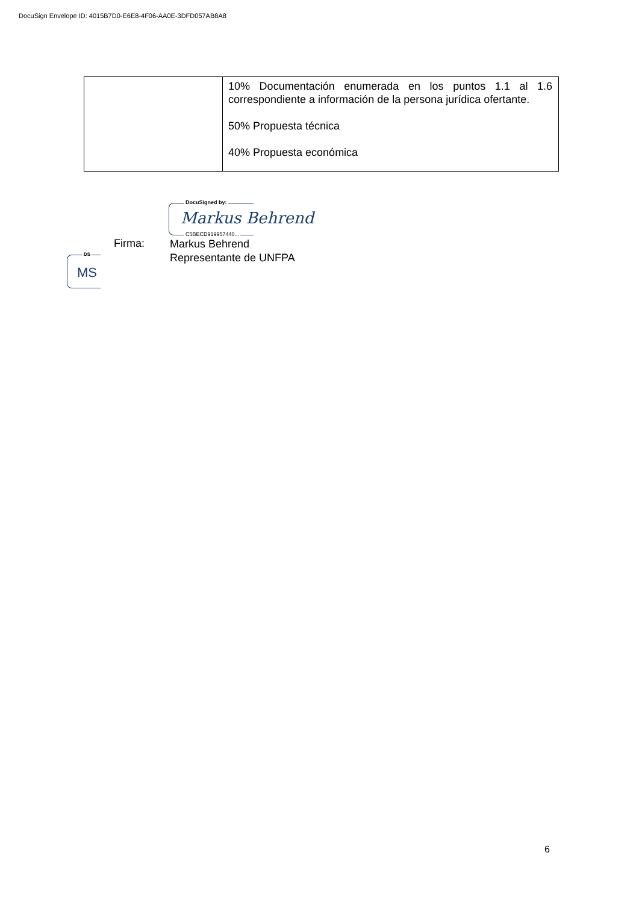DocuSign Envelope ID: 4015B7D0-E6E8-4F06-AA0E-3DFD057AB8A8
| | 10% Documentación enumerada en los puntos 1.1 al 1.6 correspondiente a información de la persona jurídica ofertante. 50% Propuesta técnica 40% Propuesta económica |
DocuSigned by:
Markus Behrend
C5BECD919957440...
Firma:
Markus Behrend
Representante de UNFPA
DS
MS
6